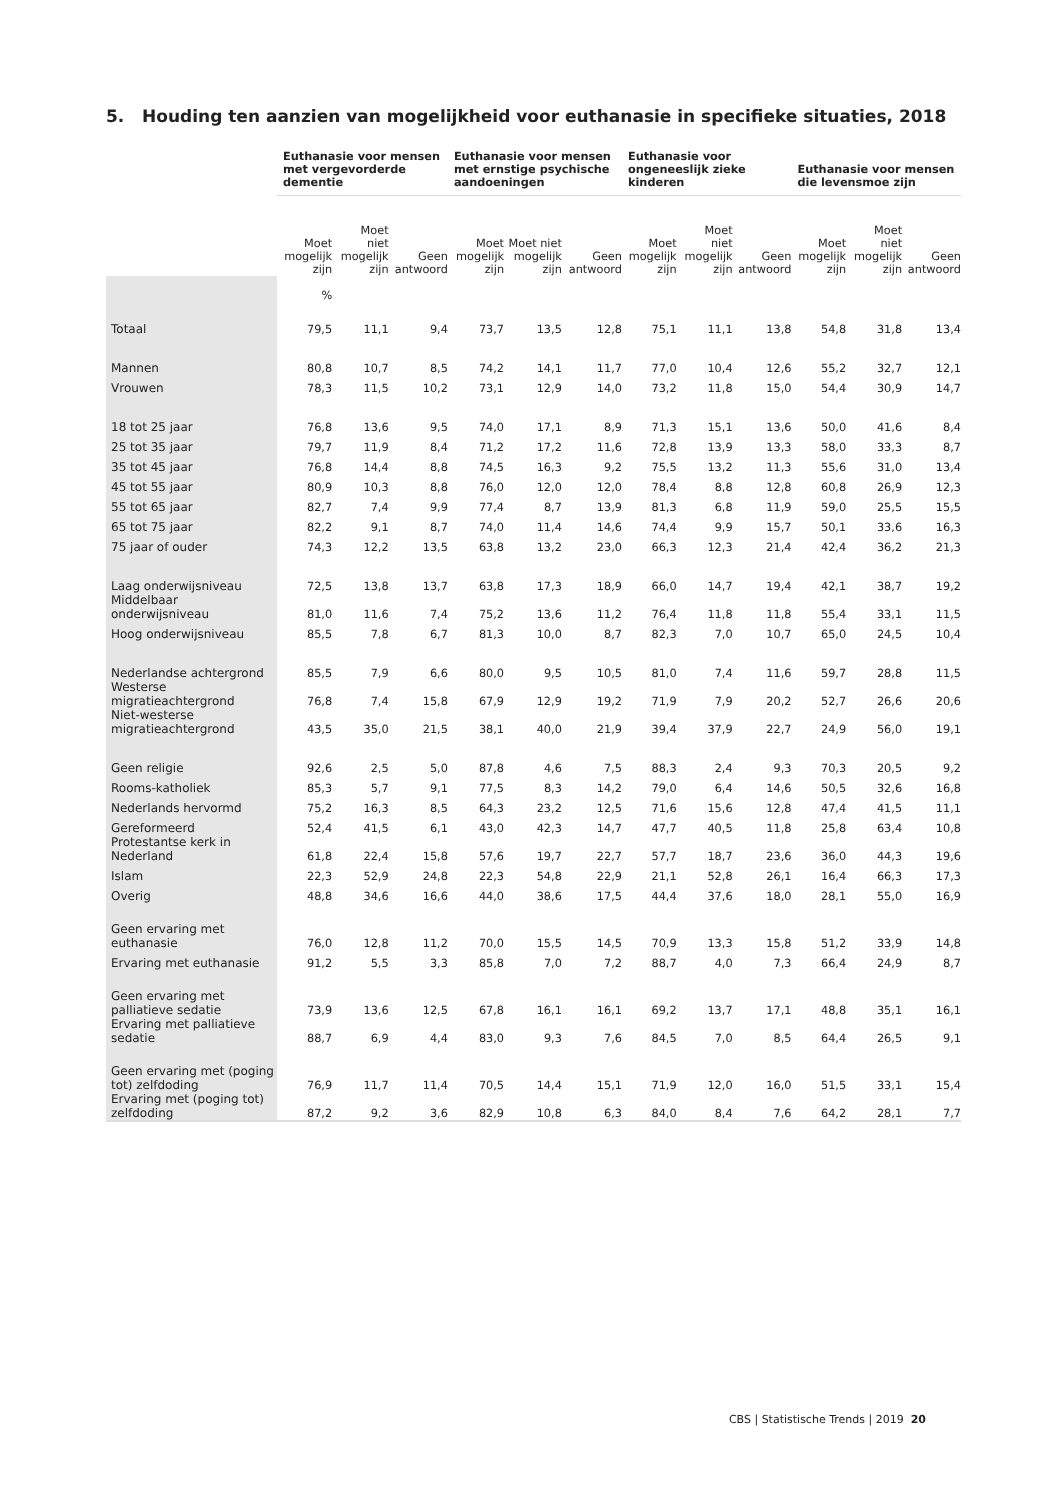5. Houding ten aanzien van mogelijkheid voor euthanasie in specifieke situaties, 2018
| | Euthanasie voor mensen met vergevorderde dementie | | | Euthanasie voor mensen met ernstige psychische aandoeningen | | | Euthanasie voor ongeneeslijk zieke kinderen | | | Euthanasie voor mensen die levensmoe zijn | | |
| --- | --- | --- | --- | --- | --- | --- | --- | --- | --- | --- | --- | --- |
| | Moet mogelijk zijn | Moet niet mogelijk zijn | Geen antwoord | Moet mogelijk zijn | Moet niet mogelijk zijn | Geen antwoord | Moet mogelijk zijn | Moet niet mogelijk zijn | Geen antwoord | Moet mogelijk zijn | Moet niet mogelijk zijn | Geen antwoord |
| | % | | | | | | | | | | | |
| Totaal | 79,5 | 11,1 | 9,4 | 73,7 | 13,5 | 12,8 | 75,1 | 11,1 | 13,8 | 54,8 | 31,8 | 13,4 |
| Mannen | 80,8 | 10,7 | 8,5 | 74,2 | 14,1 | 11,7 | 77,0 | 10,4 | 12,6 | 55,2 | 32,7 | 12,1 |
| Vrouwen | 78,3 | 11,5 | 10,2 | 73,1 | 12,9 | 14,0 | 73,2 | 11,8 | 15,0 | 54,4 | 30,9 | 14,7 |
| 18 tot 25 jaar | 76,8 | 13,6 | 9,5 | 74,0 | 17,1 | 8,9 | 71,3 | 15,1 | 13,6 | 50,0 | 41,6 | 8,4 |
| 25 tot 35 jaar | 79,7 | 11,9 | 8,4 | 71,2 | 17,2 | 11,6 | 72,8 | 13,9 | 13,3 | 58,0 | 33,3 | 8,7 |
| 35 tot 45 jaar | 76,8 | 14,4 | 8,8 | 74,5 | 16,3 | 9,2 | 75,5 | 13,2 | 11,3 | 55,6 | 31,0 | 13,4 |
| 45 tot 55 jaar | 80,9 | 10,3 | 8,8 | 76,0 | 12,0 | 12,0 | 78,4 | 8,8 | 12,8 | 60,8 | 26,9 | 12,3 |
| 55 tot 65 jaar | 82,7 | 7,4 | 9,9 | 77,4 | 8,7 | 13,9 | 81,3 | 6,8 | 11,9 | 59,0 | 25,5 | 15,5 |
| 65 tot 75 jaar | 82,2 | 9,1 | 8,7 | 74,0 | 11,4 | 14,6 | 74,4 | 9,9 | 15,7 | 50,1 | 33,6 | 16,3 |
| 75 jaar of ouder | 74,3 | 12,2 | 13,5 | 63,8 | 13,2 | 23,0 | 66,3 | 12,3 | 21,4 | 42,4 | 36,2 | 21,3 |
| Laag onderwijsniveau | 72,5 | 13,8 | 13,7 | 63,8 | 17,3 | 18,9 | 66,0 | 14,7 | 19,4 | 42,1 | 38,7 | 19,2 |
| Middelbaar onderwijsniveau | 81,0 | 11,6 | 7,4 | 75,2 | 13,6 | 11,2 | 76,4 | 11,8 | 11,8 | 55,4 | 33,1 | 11,5 |
| Hoog onderwijsniveau | 85,5 | 7,8 | 6,7 | 81,3 | 10,0 | 8,7 | 82,3 | 7,0 | 10,7 | 65,0 | 24,5 | 10,4 |
| Nederlandse achtergrond | 85,5 | 7,9 | 6,6 | 80,0 | 9,5 | 10,5 | 81,0 | 7,4 | 11,6 | 59,7 | 28,8 | 11,5 |
| Westerse migratieachtergrond | 76,8 | 7,4 | 15,8 | 67,9 | 12,9 | 19,2 | 71,9 | 7,9 | 20,2 | 52,7 | 26,6 | 20,6 |
| Niet-westerse migratieachtergrond | 43,5 | 35,0 | 21,5 | 38,1 | 40,0 | 21,9 | 39,4 | 37,9 | 22,7 | 24,9 | 56,0 | 19,1 |
| Geen religie | 92,6 | 2,5 | 5,0 | 87,8 | 4,6 | 7,5 | 88,3 | 2,4 | 9,3 | 70,3 | 20,5 | 9,2 |
| Rooms-katholiek | 85,3 | 5,7 | 9,1 | 77,5 | 8,3 | 14,2 | 79,0 | 6,4 | 14,6 | 50,5 | 32,6 | 16,8 |
| Nederlands hervormd | 75,2 | 16,3 | 8,5 | 64,3 | 23,2 | 12,5 | 71,6 | 15,6 | 12,8 | 47,4 | 41,5 | 11,1 |
| Gereformeerd | 52,4 | 41,5 | 6,1 | 43,0 | 42,3 | 14,7 | 47,7 | 40,5 | 11,8 | 25,8 | 63,4 | 10,8 |
| Protestantse kerk in Nederland | 61,8 | 22,4 | 15,8 | 57,6 | 19,7 | 22,7 | 57,7 | 18,7 | 23,6 | 36,0 | 44,3 | 19,6 |
| Islam | 22,3 | 52,9 | 24,8 | 22,3 | 54,8 | 22,9 | 21,1 | 52,8 | 26,1 | 16,4 | 66,3 | 17,3 |
| Overig | 48,8 | 34,6 | 16,6 | 44,0 | 38,6 | 17,5 | 44,4 | 37,6 | 18,0 | 28,1 | 55,0 | 16,9 |
| Geen ervaring met euthanasie | 76,0 | 12,8 | 11,2 | 70,0 | 15,5 | 14,5 | 70,9 | 13,3 | 15,8 | 51,2 | 33,9 | 14,8 |
| Ervaring met euthanasie | 91,2 | 5,5 | 3,3 | 85,8 | 7,0 | 7,2 | 88,7 | 4,0 | 7,3 | 66,4 | 24,9 | 8,7 |
| Geen ervaring met palliatieve sedatie | 73,9 | 13,6 | 12,5 | 67,8 | 16,1 | 16,1 | 69,2 | 13,7 | 17,1 | 48,8 | 35,1 | 16,1 |
| Ervaring met palliatieve sedatie | 88,7 | 6,9 | 4,4 | 83,0 | 9,3 | 7,6 | 84,5 | 7,0 | 8,5 | 64,4 | 26,5 | 9,1 |
| Geen ervaring met (poging tot) zelfdoding | 76,9 | 11,7 | 11,4 | 70,5 | 14,4 | 15,1 | 71,9 | 12,0 | 16,0 | 51,5 | 33,1 | 15,4 |
| Ervaring met (poging tot) zelfdoding | 87,2 | 9,2 | 3,6 | 82,9 | 10,8 | 6,3 | 84,0 | 8,4 | 7,6 | 64,2 | 28,1 | 7,7 |
CBS | Statistische Trends | 2019 20